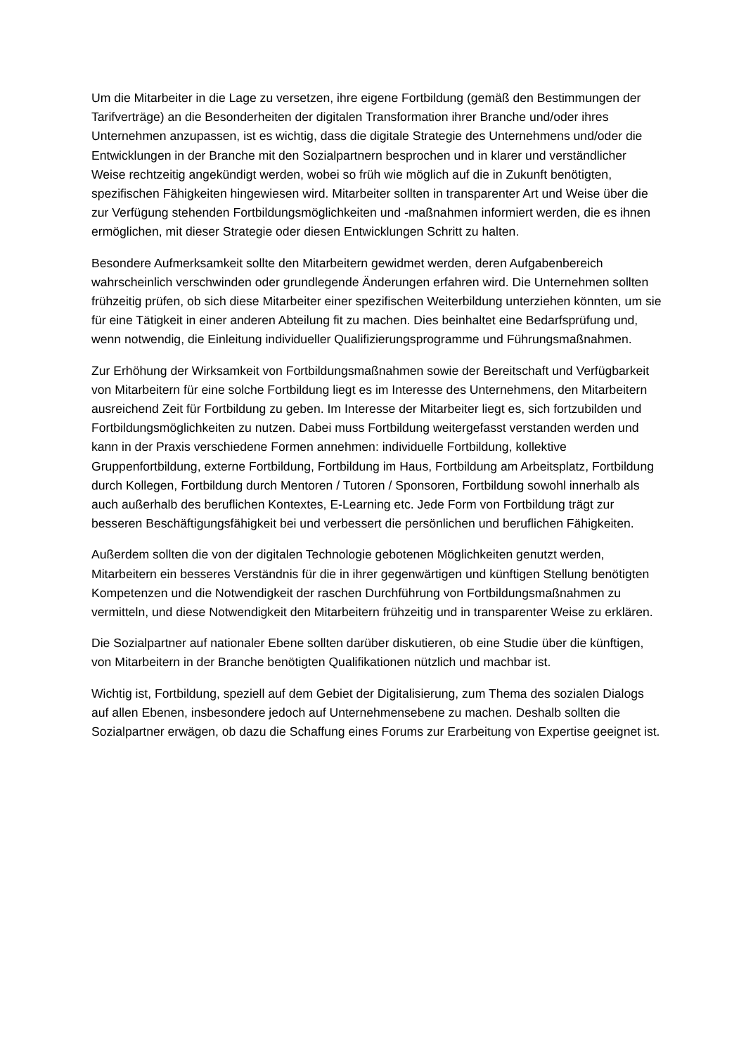Um die Mitarbeiter in die Lage zu versetzen, ihre eigene Fortbildung (gemäß den Bestimmungen der Tarifverträge) an die Besonderheiten der digitalen Transformation ihrer Branche und/oder ihres Unternehmen anzupassen, ist es wichtig, dass die digitale Strategie des Unternehmens und/oder die Entwicklungen in der Branche mit den Sozialpartnern besprochen und in klarer und verständlicher Weise rechtzeitig angekündigt werden, wobei so früh wie möglich auf die in Zukunft benötigten, spezifischen Fähigkeiten hingewiesen wird. Mitarbeiter sollten in transparenter Art und Weise über die zur Verfügung stehenden Fortbildungsmöglichkeiten und -maßnahmen informiert werden, die es ihnen ermöglichen, mit dieser Strategie oder diesen Entwicklungen Schritt zu halten.
Besondere Aufmerksamkeit sollte den Mitarbeitern gewidmet werden, deren Aufgabenbereich wahrscheinlich verschwinden oder grundlegende Änderungen erfahren wird. Die Unternehmen sollten frühzeitig prüfen, ob sich diese Mitarbeiter einer spezifischen Weiterbildung unterziehen könnten, um sie für eine Tätigkeit in einer anderen Abteilung fit zu machen. Dies beinhaltet eine Bedarfsprüfung und, wenn notwendig, die Einleitung individueller Qualifizierungsprogramme und Führungsmaßnahmen.
Zur Erhöhung der Wirksamkeit von Fortbildungsmaßnahmen sowie der Bereitschaft und Verfügbarkeit von Mitarbeitern für eine solche Fortbildung liegt es im Interesse des Unternehmens, den Mitarbeitern ausreichend Zeit für Fortbildung zu geben. Im Interesse der Mitarbeiter liegt es, sich fortzubilden und Fortbildungsmöglichkeiten zu nutzen. Dabei muss Fortbildung weitergefasst verstanden werden und kann in der Praxis verschiedene Formen annehmen: individuelle Fortbildung, kollektive Gruppenfortbildung, externe Fortbildung, Fortbildung im Haus, Fortbildung am Arbeitsplatz, Fortbildung durch Kollegen, Fortbildung durch Mentoren / Tutoren / Sponsoren, Fortbildung sowohl innerhalb als auch außerhalb des beruflichen Kontextes, E-Learning etc. Jede Form von Fortbildung trägt zur besseren Beschäftigungsfähigkeit bei und verbessert die persönlichen und beruflichen Fähigkeiten.
Außerdem sollten die von der digitalen Technologie gebotenen Möglichkeiten genutzt werden, Mitarbeitern ein besseres Verständnis für die in ihrer gegenwärtigen und künftigen Stellung benötigten Kompetenzen und die Notwendigkeit der raschen Durchführung von Fortbildungsmaßnahmen zu vermitteln, und diese Notwendigkeit den Mitarbeitern frühzeitig und in transparenter Weise zu erklären.
Die Sozialpartner auf nationaler Ebene sollten darüber diskutieren, ob eine Studie über die künftigen, von Mitarbeitern in der Branche benötigten Qualifikationen nützlich und machbar ist.
Wichtig ist, Fortbildung, speziell auf dem Gebiet der Digitalisierung, zum Thema des sozialen Dialogs auf allen Ebenen, insbesondere jedoch auf Unternehmensebene zu machen. Deshalb sollten die Sozialpartner erwägen, ob dazu die Schaffung eines Forums zur Erarbeitung von Expertise geeignet ist.